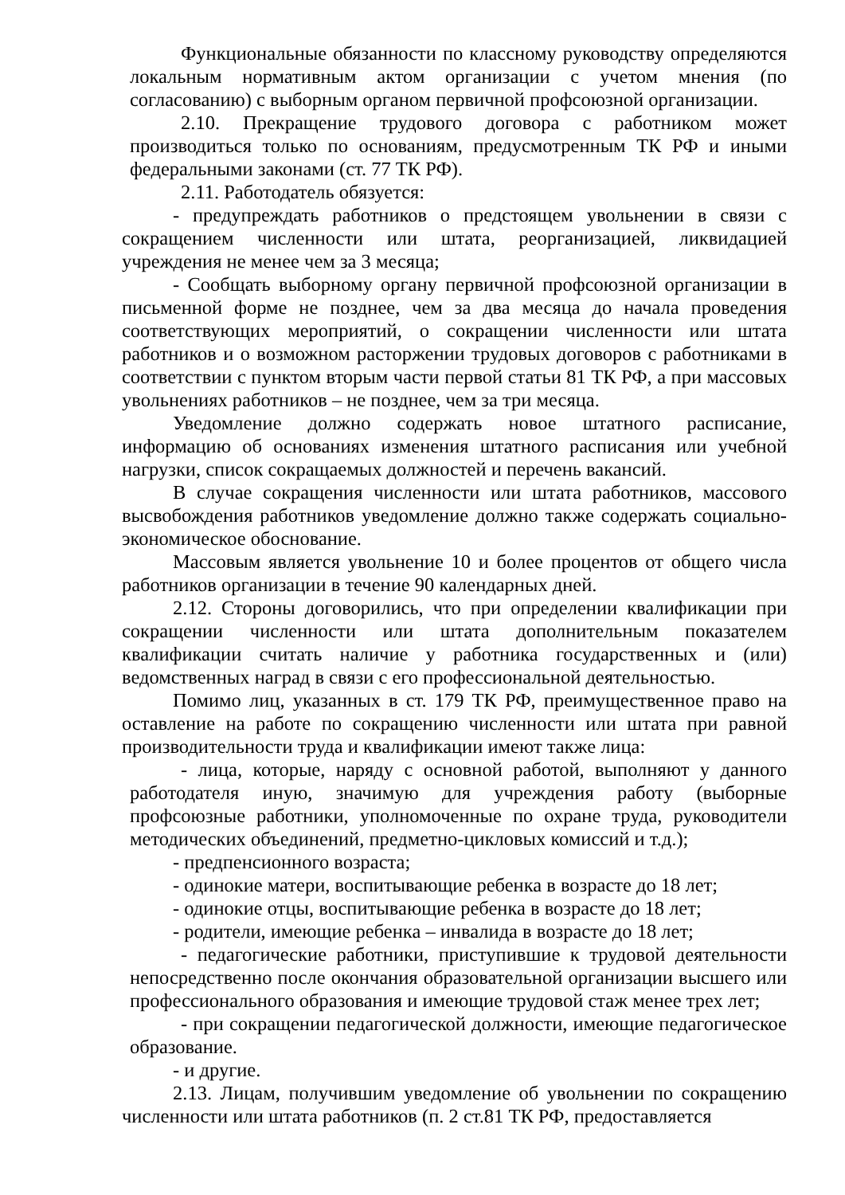Функциональные обязанности по классному руководству определяются локальным нормативным актом организации с учетом мнения (по согласованию) с выборным органом первичной профсоюзной организации.
2.10. Прекращение трудового договора с работником может производиться только по основаниям, предусмотренным ТК РФ и иными федеральными законами (ст. 77 ТК РФ).
2.11. Работодатель обязуется:
- предупреждать работников о предстоящем увольнении в связи с сокращением численности или штата, реорганизацией, ликвидацией учреждения не менее чем за 3 месяца;
- Сообщать выборному органу первичной профсоюзной организации в письменной форме не позднее, чем за два месяца до начала проведения соответствующих мероприятий, о сокращении численности или штата работников и о возможном расторжении трудовых договоров с работниками в соответствии с пунктом вторым части первой статьи 81 ТК РФ, а при массовых увольнениях работников – не позднее, чем за три месяца.
Уведомление должно содержать новое штатного расписание, информацию об основаниях изменения штатного расписания или учебной нагрузки, список сокращаемых должностей и перечень вакансий.
В случае сокращения численности или штата работников, массового высвобождения работников уведомление должно также содержать социально-экономическое обоснование.
Массовым является увольнение 10 и более процентов от общего числа работников организации в течение 90 календарных дней.
2.12. Стороны договорились, что при определении квалификации при сокращении численности или штата дополнительным показателем квалификации считать наличие у работника государственных и (или) ведомственных наград в связи с его профессиональной деятельностью.
Помимо лиц, указанных в ст. 179 ТК РФ, преимущественное право на оставление на работе по сокращению численности или штата при равной производительности труда и квалификации имеют также лица:
- лица, которые, наряду с основной работой, выполняют у данного работодателя иную, значимую для учреждения работу (выборные профсоюзные работники, уполномоченные по охране труда, руководители методических объединений, предметно-цикловых комиссий и т.д.);
- предпенсионного возраста;
- одинокие матери, воспитывающие ребенка в возрасте до 18 лет;
- одинокие отцы, воспитывающие ребенка в возрасте до 18 лет;
- родители, имеющие ребенка – инвалида в возрасте до 18 лет;
- педагогические работники, приступившие к трудовой деятельности непосредственно после окончания образовательной организации высшего или профессионального образования и имеющие трудовой стаж менее трех лет;
- при сокращении педагогической должности, имеющие педагогическое образование.
- и другие.
2.13. Лицам, получившим уведомление об увольнении по сокращению численности или штата работников (п. 2 ст.81 ТК РФ, предоставляется